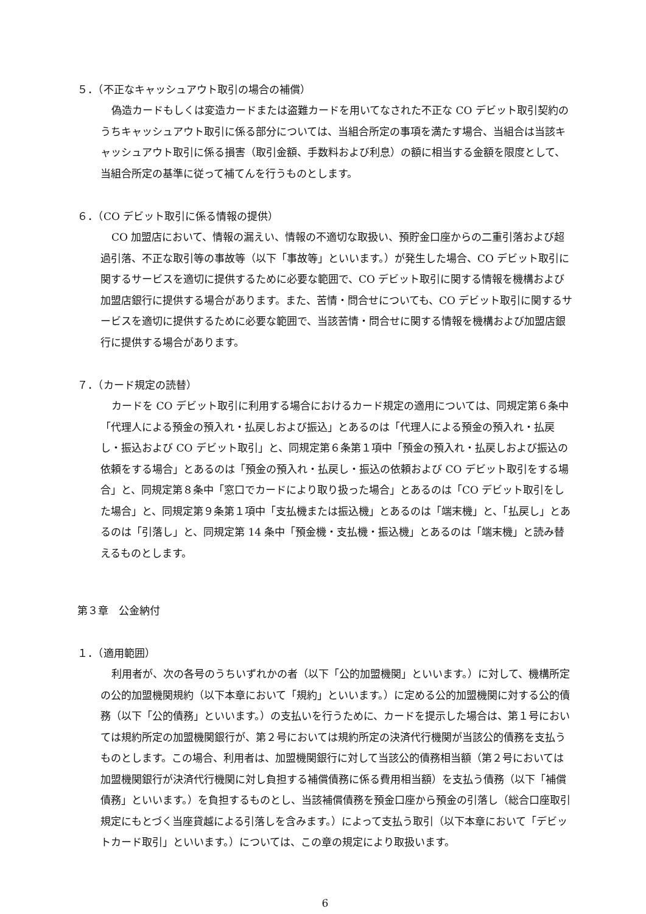５．（不正なキャッシュアウト取引の場合の補償）
偽造カードもしくは変造カードまたは盗難カードを用いてなされた不正な CO デビット取引契約のうちキャッシュアウト取引に係る部分については、当組合所定の事項を満たす場合、当組合は当該キャッシュアウト取引に係る損害（取引金額、手数料および利息）の額に相当する金額を限度として、当組合所定の基準に従って補てんを行うものとします。
６．（CO デビット取引に係る情報の提供）
CO 加盟店において、情報の漏えい、情報の不適切な取扱い、預貯金口座からの二重引落および超過引落、不正な取引等の事故等（以下「事故等」といいます。）が発生した場合、CO デビット取引に関するサービスを適切に提供するために必要な範囲で、CO デビット取引に関する情報を機構および加盟店銀行に提供する場合があります。また、苦情・問合せについても、CO デビット取引に関するサービスを適切に提供するために必要な範囲で、当該苦情・問合せに関する情報を機構および加盟店銀行に提供する場合があります。
７．（カード規定の読替）
カードを CO デビット取引に利用する場合におけるカード規定の適用については、同規定第６条中「代理人による預金の預入れ・払戻しおよび振込」とあるのは「代理人による預金の預入れ・払戻し・振込および CO デビット取引」と、同規定第６条第１項中「預金の預入れ・払戻しおよび振込の依頼をする場合」とあるのは「預金の預入れ・払戻し・振込の依頼および CO デビット取引をする場合」と、同規定第８条中「窓口でカードにより取り扱った場合」とあるのは「CO デビット取引をした場合」と、同規定第９条第１項中「支払機または振込機」とあるのは「端末機」と、「払戻し」とあるのは「引落し」と、同規定第 14 条中「預金機・支払機・振込機」とあるのは「端末機」と読み替えるものとします。
第３章　公金納付
１．（適用範囲）
利用者が、次の各号のうちいずれかの者（以下「公的加盟機関」といいます。）に対して、機構所定の公的加盟機関規約（以下本章において「規約」といいます。）に定める公的加盟機関に対する公的債務（以下「公的債務」といいます。）の支払いを行うために、カードを提示した場合は、第１号においては規約所定の加盟機関銀行が、第２号においては規約所定の決済代行機関が当該公的債務を支払うものとします。この場合、利用者は、加盟機関銀行に対して当該公的債務相当額（第２号においては加盟機関銀行が決済代行機関に対し負担する補償債務に係る費用相当額）を支払う債務（以下「補償債務」といいます。）を負担するものとし、当該補償債務を預金口座から預金の引落し（総合口座取引規定にもとづく当座貸越による引落しを含みます。）によって支払う取引（以下本章において「デビットカード取引」といいます。）については、この章の規定により取扱います。
6